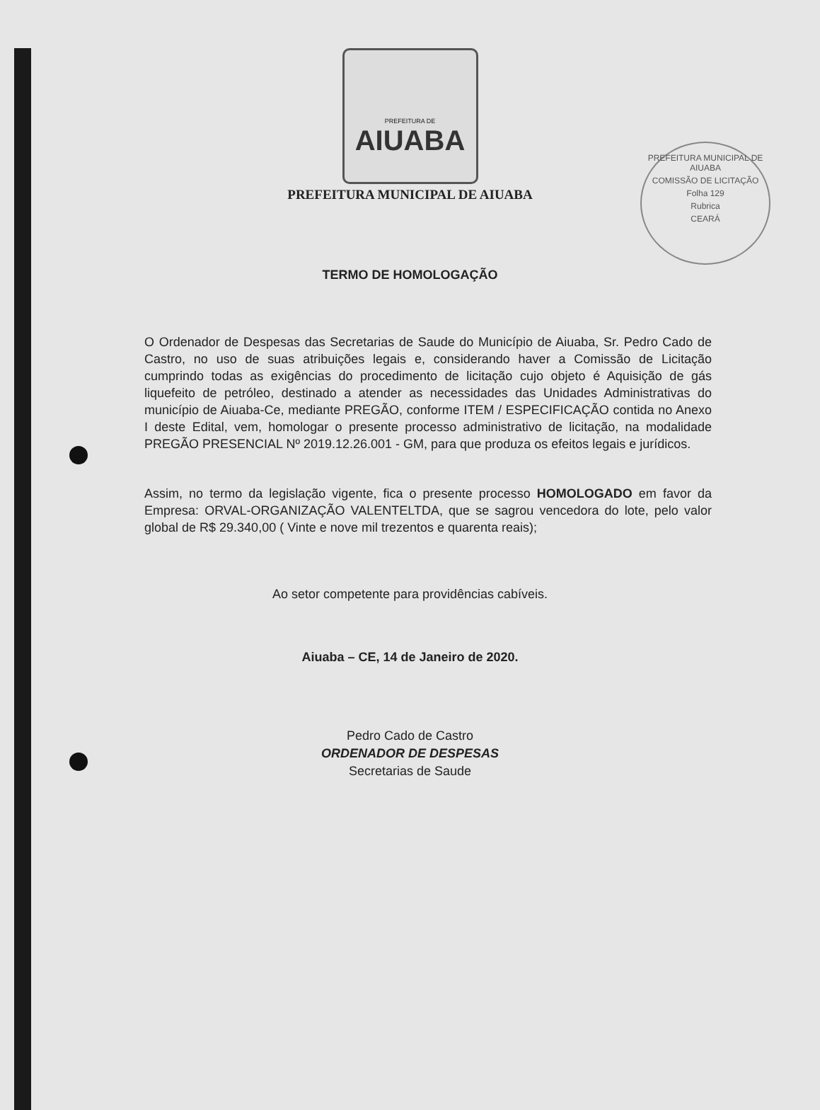PREFEITURA MUNICIPAL DE AIUABA
COMISSÃO DE LICITAÇÃO
Folha 129
Rubrica
CEARÁ
PREFEITURA DE
AIUABA
PREFEITURA MUNICIPAL DE AIUABA
TERMO DE HOMOLOGAÇÃO
O Ordenador de Despesas das Secretarias de Saude do Município de Aiuaba, Sr. Pedro Cado de Castro, no uso de suas atribuições legais e, considerando haver a Comissão de Licitação cumprindo todas as exigências do procedimento de licitação cujo objeto é Aquisição de gás liquefeito de petróleo, destinado a atender as necessidades das Unidades Administrativas do município de Aiuaba-Ce, mediante PREGÃO, conforme ITEM / ESPECIFICAÇÃO contida no Anexo I deste Edital, vem, homologar o presente processo administrativo de licitação, na modalidade PREGÃO PRESENCIAL Nº 2019.12.26.001 - GM, para que produza os efeitos legais e jurídicos.
Assim, no termo da legislação vigente, fica o presente processo HOMOLOGADO em favor da Empresa: ORVAL-ORGANIZAÇÃO VALENTELTDA, que se sagrou vencedora do lote, pelo valor global de R$ 29.340,00 ( Vinte e nove mil trezentos e quarenta reais);
Ao setor competente para providências cabíveis.
Aiuaba – CE, 14 de Janeiro de 2020.
Pedro Cado de Castro
ORDENADOR DE DESPESAS
Secretarias de Saude